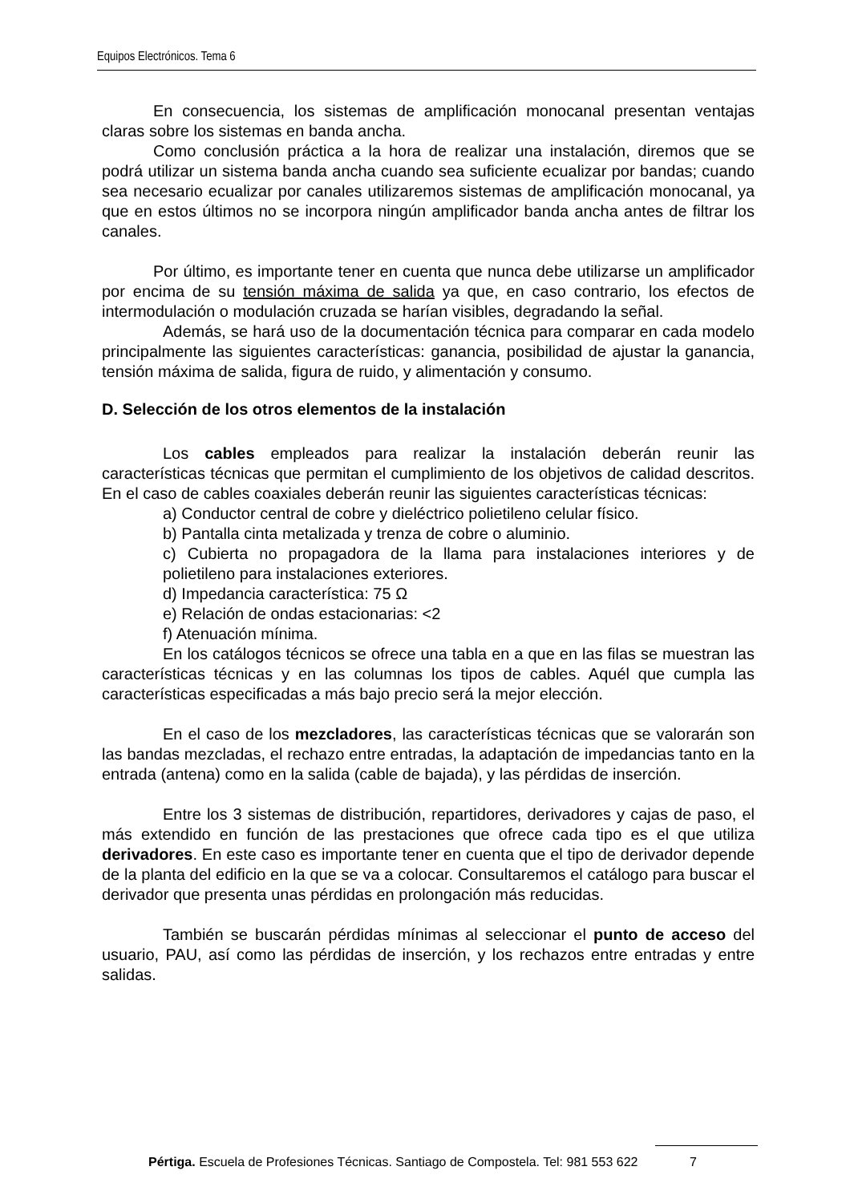Equipos Electrónicos. Tema 6
En consecuencia, los sistemas de amplificación monocanal presentan ventajas claras sobre los sistemas en banda ancha.
Como conclusión práctica a la hora de realizar una instalación, diremos que se podrá utilizar un sistema banda ancha cuando sea suficiente ecualizar por bandas; cuando sea necesario ecualizar por canales utilizaremos sistemas de amplificación monocanal, ya que en estos últimos no se incorpora ningún amplificador banda ancha antes de filtrar los canales.
Por último, es importante tener en cuenta que nunca debe utilizarse un amplificador por encima de su tensión máxima de salida ya que, en caso contrario, los efectos de intermodulación o modulación cruzada se harían visibles, degradando la señal.
Además, se hará uso de la documentación técnica para comparar en cada modelo principalmente las siguientes características: ganancia, posibilidad de ajustar la ganancia, tensión máxima de salida, figura de ruido, y alimentación y consumo.
D. Selección de los otros elementos de la instalación
Los cables empleados para realizar la instalación deberán reunir las características técnicas que permitan el cumplimiento de los objetivos de calidad descritos. En el caso de cables coaxiales deberán reunir las siguientes características técnicas:
a) Conductor central de cobre y dieléctrico polietileno celular físico.
b) Pantalla cinta metalizada y trenza de cobre o aluminio.
c) Cubierta no propagadora de la llama para instalaciones interiores y de polietileno para instalaciones exteriores.
d) Impedancia característica: 75 Ω
e) Relación de ondas estacionarias: <2
f) Atenuación mínima.
En los catálogos técnicos se ofrece una tabla en a que en las filas se muestran las características técnicas y en las columnas los tipos de cables. Aquél que cumpla las características especificadas a más bajo precio será la mejor elección.
En el caso de los mezcladores, las características técnicas que se valorarán son las bandas mezcladas, el rechazo entre entradas, la adaptación de impedancias tanto en la entrada (antena) como en la salida (cable de bajada), y las pérdidas de inserción.
Entre los 3 sistemas de distribución, repartidores, derivadores y cajas de paso, el más extendido en función de las prestaciones que ofrece cada tipo es el que utiliza derivadores. En este caso es importante tener en cuenta que el tipo de derivador depende de la planta del edificio en la que se va a colocar. Consultaremos el catálogo para buscar el derivador que presenta unas pérdidas en prolongación más reducidas.
También se buscarán pérdidas mínimas al seleccionar el punto de acceso del usuario, PAU, así como las pérdidas de inserción, y los rechazos entre entradas y entre salidas.
Pértiga. Escuela de Profesiones Técnicas. Santiago de Compostela. Tel: 981 553 622 7